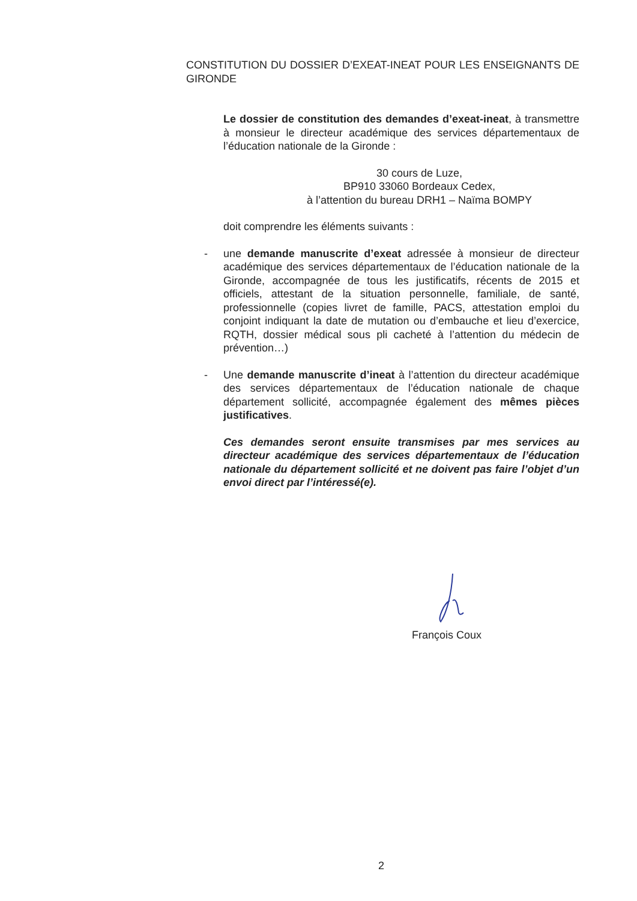CONSTITUTION DU DOSSIER D’EXEAT-INEAT POUR LES ENSEIGNANTS DE GIRONDE
Le dossier de constitution des demandes d’exeat-ineat, à transmettre à monsieur le directeur académique des services départementaux de l’éducation nationale de la Gironde :
30 cours de Luze,
BP910 33060 Bordeaux Cedex,
à l’attention du bureau DRH1 – Naïma BOMPY
doit comprendre les éléments suivants :
- une demande manuscrite d’exeat adressée à monsieur de directeur académique des services départementaux de l’éducation nationale de la Gironde, accompagnée de tous les justificatifs, récents de 2015 et officiels, attestant de la situation personnelle, familiale, de santé, professionnelle (copies livret de famille, PACS, attestation emploi du conjoint indiquant la date de mutation ou d’embauche et lieu d’exercice, RQTH, dossier médical sous pli cacheté à l’attention du médecin de prévention…)
- Une demande manuscrite d’ineat à l’attention du directeur académique des services départementaux de l’éducation nationale de chaque département sollicité, accompagnée également des mêmes pièces justificatives.
Ces demandes seront ensuite transmises par mes services au directeur académique des services départementaux de l’éducation nationale du département sollicité et ne doivent pas faire l’objet d’un envoi direct par l’intéressé(e).
François Coux
2